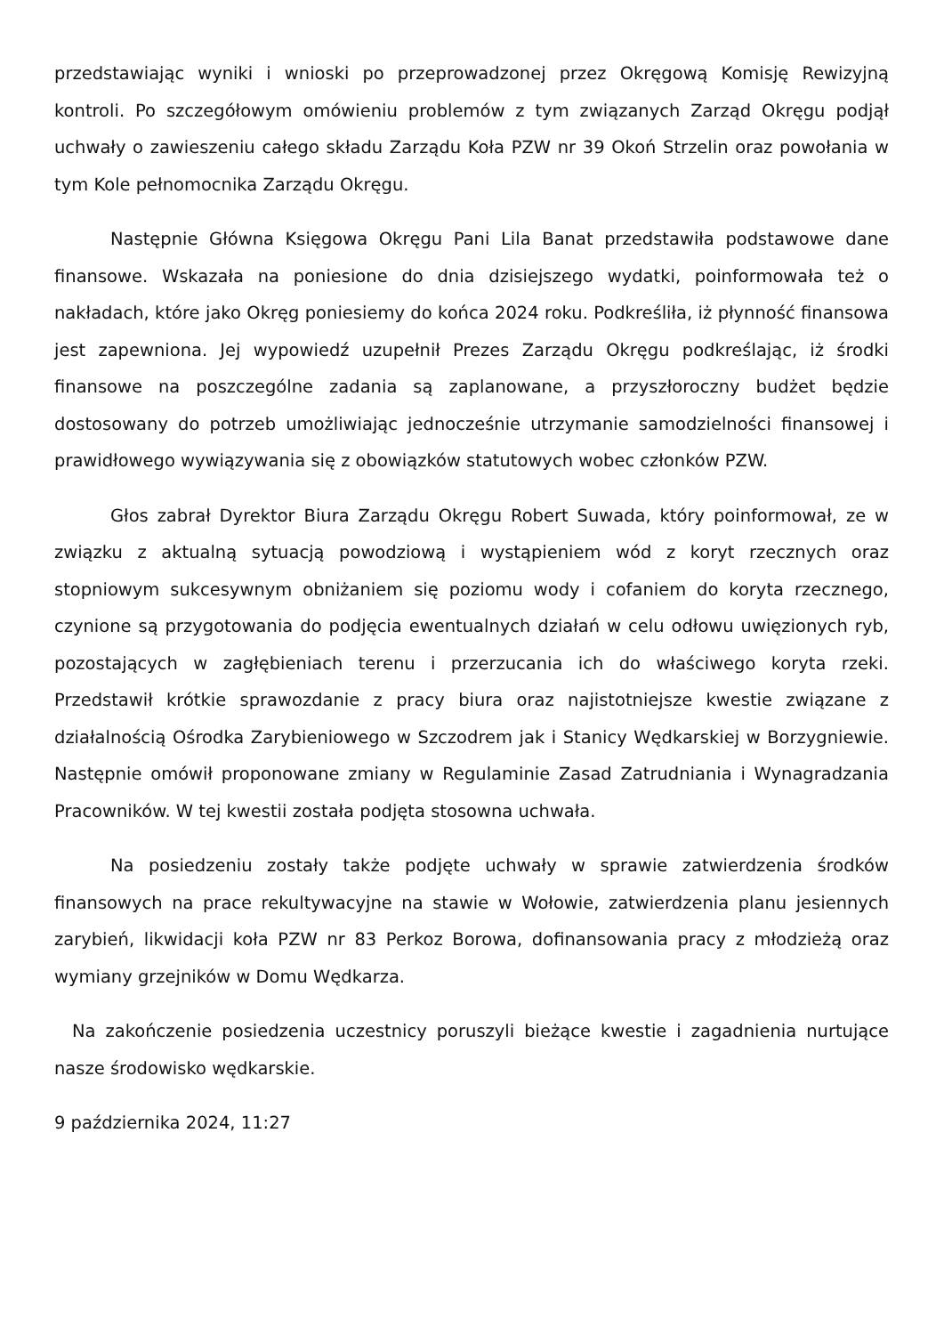przedstawiając wyniki i wnioski po przeprowadzonej przez Okręgową Komisję Rewizyjną kontroli. Po szczegółowym omówieniu problemów z tym związanych Zarząd Okręgu podjął uchwały o zawieszeniu całego składu Zarządu Koła PZW nr 39 Okoń Strzelin oraz powołania w tym Kole pełnomocnika Zarządu Okręgu.
Następnie Główna Księgowa Okręgu Pani Lila Banat przedstawiła podstawowe dane finansowe. Wskazała na poniesione do dnia dzisiejszego wydatki, poinformowała też o nakładach, które jako Okręg poniesiemy do końca 2024 roku. Podkreśliła, iż płynność finansowa jest zapewniona. Jej wypowiedź uzupełnił Prezes Zarządu Okręgu podkreślając, iż środki finansowe na poszczególne zadania są zaplanowane, a przyszłoroczny budżet będzie dostosowany do potrzeb umożliwiając jednocześnie utrzymanie samodzielności finansowej i prawidłowego wywiązywania się z obowiązków statutowych wobec członków PZW.
Głos zabrał Dyrektor Biura Zarządu Okręgu Robert Suwada, który poinformował, ze w związku z aktualną sytuacją powodziową i wystąpieniem wód z koryt rzecznych oraz stopniowym sukcesywnym obniżaniem się poziomu wody i cofaniem do koryta rzecznego, czynione są przygotowania do podjęcia ewentualnych działań w celu odłowu uwięzionych ryb, pozostających w zagłębieniach terenu i przerzucania ich do właściwego koryta rzeki. Przedstawił krótkie sprawozdanie z pracy biura oraz najistotniejsze kwestie związane z działalnością Ośrodka Zarybieniowego w Szczodrem jak i Stanicy Wędkarskiej w Borzygniewie. Następnie omówił proponowane zmiany w Regulaminie Zasad Zatrudniania i Wynagradzania Pracowników. W tej kwestii została podjęta stosowna uchwała.
Na posiedzeniu zostały także podjęte uchwały w sprawie zatwierdzenia środków finansowych na prace rekultywacyjne na stawie w Wołowie, zatwierdzenia planu jesiennych zarybień, likwidacji koła PZW nr 83 Perkoz Borowa, dofinansowania pracy z młodzieżą oraz wymiany grzejników w Domu Wędkarza.
Na zakończenie posiedzenia uczestnicy poruszyli bieżące kwestie i zagadnienia nurtujące nasze środowisko wędkarskie.
9 października 2024, 11:27